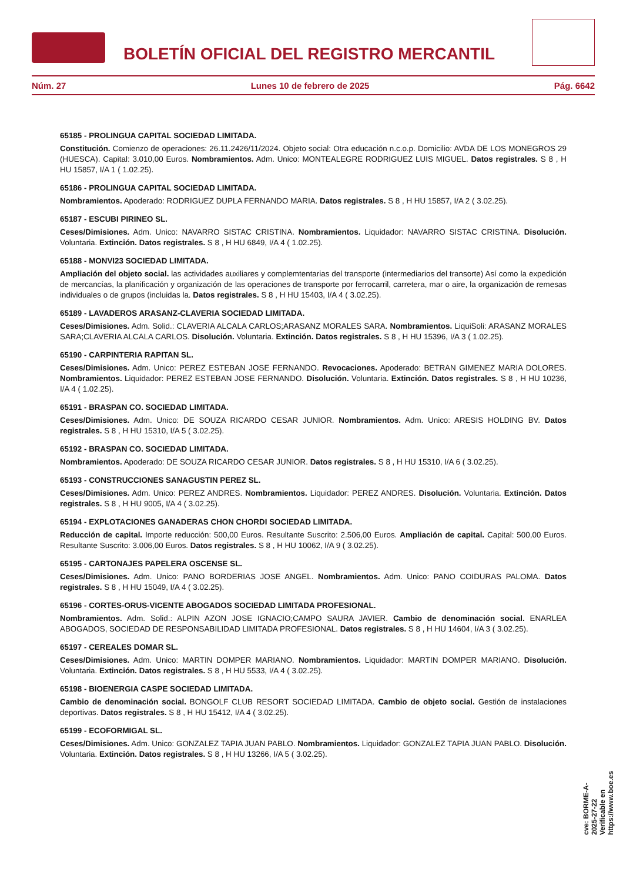BOLETÍN OFICIAL DEL REGISTRO MERCANTIL
Núm. 27 Lunes 10 de febrero de 2025 Pág. 6642
65185 - PROLINGUA CAPITAL SOCIEDAD LIMITADA.
Constitución. Comienzo de operaciones: 26.11.2426/11/2024. Objeto social: Otra educación n.c.o.p. Domicilio: AVDA DE LOS MONEGROS 29 (HUESCA). Capital: 3.010,00 Euros. Nombramientos. Adm. Unico: MONTEALEGRE RODRIGUEZ LUIS MIGUEL. Datos registrales. S 8 , H HU 15857, I/A 1 ( 1.02.25).
65186 - PROLINGUA CAPITAL SOCIEDAD LIMITADA.
Nombramientos. Apoderado: RODRIGUEZ DUPLA FERNANDO MARIA. Datos registrales. S 8 , H HU 15857, I/A 2 ( 3.02.25).
65187 - ESCUBI PIRINEO SL.
Ceses/Dimisiones. Adm. Unico: NAVARRO SISTAC CRISTINA. Nombramientos. Liquidador: NAVARRO SISTAC CRISTINA. Disolución. Voluntaria. Extinción. Datos registrales. S 8 , H HU 6849, I/A 4 ( 1.02.25).
65188 - MONVI23 SOCIEDAD LIMITADA.
Ampliación del objeto social. las actividades auxiliares y complemtentarias del transporte (intermediarios del transorte) Así como la expedición de mercancías, la planificación y organización de las operaciones de transporte por ferrocarril, carretera, mar o aire, la organización de remesas individuales o de grupos (incluidas la. Datos registrales. S 8 , H HU 15403, I/A 4 ( 3.02.25).
65189 - LAVADEROS ARASANZ-CLAVERIA SOCIEDAD LIMITADA.
Ceses/Dimisiones. Adm. Solid.: CLAVERIA ALCALA CARLOS;ARASANZ MORALES SARA. Nombramientos. LiquiSoli: ARASANZ MORALES SARA;CLAVERIA ALCALA CARLOS. Disolución. Voluntaria. Extinción. Datos registrales. S 8 , H HU 15396, I/A 3 ( 1.02.25).
65190 - CARPINTERIA RAPITAN SL.
Ceses/Dimisiones. Adm. Unico: PEREZ ESTEBAN JOSE FERNANDO. Revocaciones. Apoderado: BETRAN GIMENEZ MARIA DOLORES. Nombramientos. Liquidador: PEREZ ESTEBAN JOSE FERNANDO. Disolución. Voluntaria. Extinción. Datos registrales. S 8 , H HU 10236, I/A 4 ( 1.02.25).
65191 - BRASPAN CO. SOCIEDAD LIMITADA.
Ceses/Dimisiones. Adm. Unico: DE SOUZA RICARDO CESAR JUNIOR. Nombramientos. Adm. Unico: ARESIS HOLDING BV. Datos registrales. S 8 , H HU 15310, I/A 5 ( 3.02.25).
65192 - BRASPAN CO. SOCIEDAD LIMITADA.
Nombramientos. Apoderado: DE SOUZA RICARDO CESAR JUNIOR. Datos registrales. S 8 , H HU 15310, I/A 6 ( 3.02.25).
65193 - CONSTRUCCIONES SANAGUSTIN PEREZ SL.
Ceses/Dimisiones. Adm. Unico: PEREZ ANDRES. Nombramientos. Liquidador: PEREZ ANDRES. Disolución. Voluntaria. Extinción. Datos registrales. S 8 , H HU 9005, I/A 4 ( 3.02.25).
65194 - EXPLOTACIONES GANADERAS CHON CHORDI SOCIEDAD LIMITADA.
Reducción de capital. Importe reducción: 500,00 Euros. Resultante Suscrito: 2.506,00 Euros. Ampliación de capital. Capital: 500,00 Euros. Resultante Suscrito: 3.006,00 Euros. Datos registrales. S 8 , H HU 10062, I/A 9 ( 3.02.25).
65195 - CARTONAJES PAPELERA OSCENSE SL.
Ceses/Dimisiones. Adm. Unico: PANO BORDERIAS JOSE ANGEL. Nombramientos. Adm. Unico: PANO COIDURAS PALOMA. Datos registrales. S 8 , H HU 15049, I/A 4 ( 3.02.25).
65196 - CORTES-ORUS-VICENTE ABOGADOS SOCIEDAD LIMITADA PROFESIONAL.
Nombramientos. Adm. Solid.: ALPIN AZON JOSE IGNACIO;CAMPO SAURA JAVIER. Cambio de denominación social. ENARLEA ABOGADOS, SOCIEDAD DE RESPONSABILIDAD LIMITADA PROFESIONAL. Datos registrales. S 8 , H HU 14604, I/A 3 ( 3.02.25).
65197 - CEREALES DOMAR SL.
Ceses/Dimisiones. Adm. Unico: MARTIN DOMPER MARIANO. Nombramientos. Liquidador: MARTIN DOMPER MARIANO. Disolución. Voluntaria. Extinción. Datos registrales. S 8 , H HU 5533, I/A 4 ( 3.02.25).
65198 - BIOENERGIA CASPE SOCIEDAD LIMITADA.
Cambio de denominación social. BONGOLF CLUB RESORT SOCIEDAD LIMITADA. Cambio de objeto social. Gestión de instalaciones deportivas. Datos registrales. S 8 , H HU 15412, I/A 4 ( 3.02.25).
65199 - ECOFORMIGAL SL.
Ceses/Dimisiones. Adm. Unico: GONZALEZ TAPIA JUAN PABLO. Nombramientos. Liquidador: GONZALEZ TAPIA JUAN PABLO. Disolución. Voluntaria. Extinción. Datos registrales. S 8 , H HU 13266, I/A 5 ( 3.02.25).
cve: BORME-A-2025-27-22
Verificable en https://www.boe.es